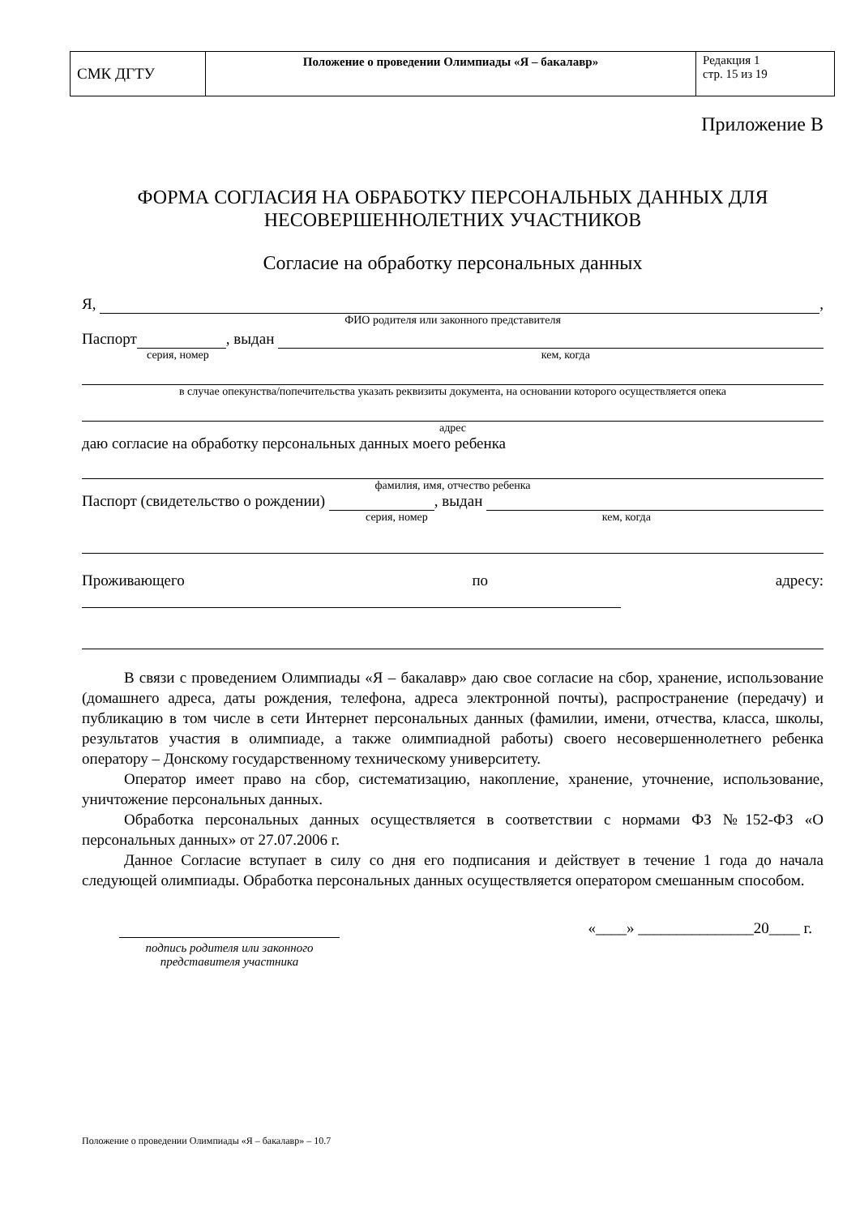| СМК ДГТУ | Положение о проведении Олимпиады «Я – бакалавр» | Редакция 1 стр. 15 из 19 |
Приложение В
ФОРМА СОГЛАСИЯ НА ОБРАБОТКУ ПЕРСОНАЛЬНЫХ ДАННЫХ ДЛЯ НЕСОВЕРШЕННОЛЕТНИХ УЧАСТНИКОВ
Согласие на обработку персональных данных
Я, ,
ФИО родителя или законного представителя
Паспорт , выдан
серия, номер кем, когда
в случае опекунства/попечительства указать реквизиты документа, на основании которого осуществляется опека
адрес
даю согласие на обработку персональных данных моего ребенка
фамилия, имя, отчество ребенка
Паспорт (свидетельство о рождении) , выдан
серия, номер кем, когда
Проживающего по адресу:
В связи с проведением Олимпиады «Я – бакалавр» даю свое согласие на сбор, хранение, использование (домашнего адреса, даты рождения, телефона, адреса электронной почты), распространение (передачу) и публикацию в том числе в сети Интернет персональных данных (фамилии, имени, отчества, класса, школы, результатов участия в олимпиаде, а также олимпиадной работы) своего несовершеннолетнего ребенка оператору – Донскому государственному техническому университету.
Оператор имеет право на сбор, систематизацию, накопление, хранение, уточнение, использование, уничтожение персональных данных.
Обработка персональных данных осуществляется в соответствии с нормами ФЗ №152-ФЗ «О персональных данных» от 27.07.2006 г.
Данное Согласие вступает в силу со дня его подписания и действует в течение 1 года до начала следующей олимпиады. Обработка персональных данных осуществляется оператором смешанным способом.
подпись родителя или законного представителя участника
«____» _______________20____ г.
Положение о проведении Олимпиады «Я – бакалавр» – 10.7